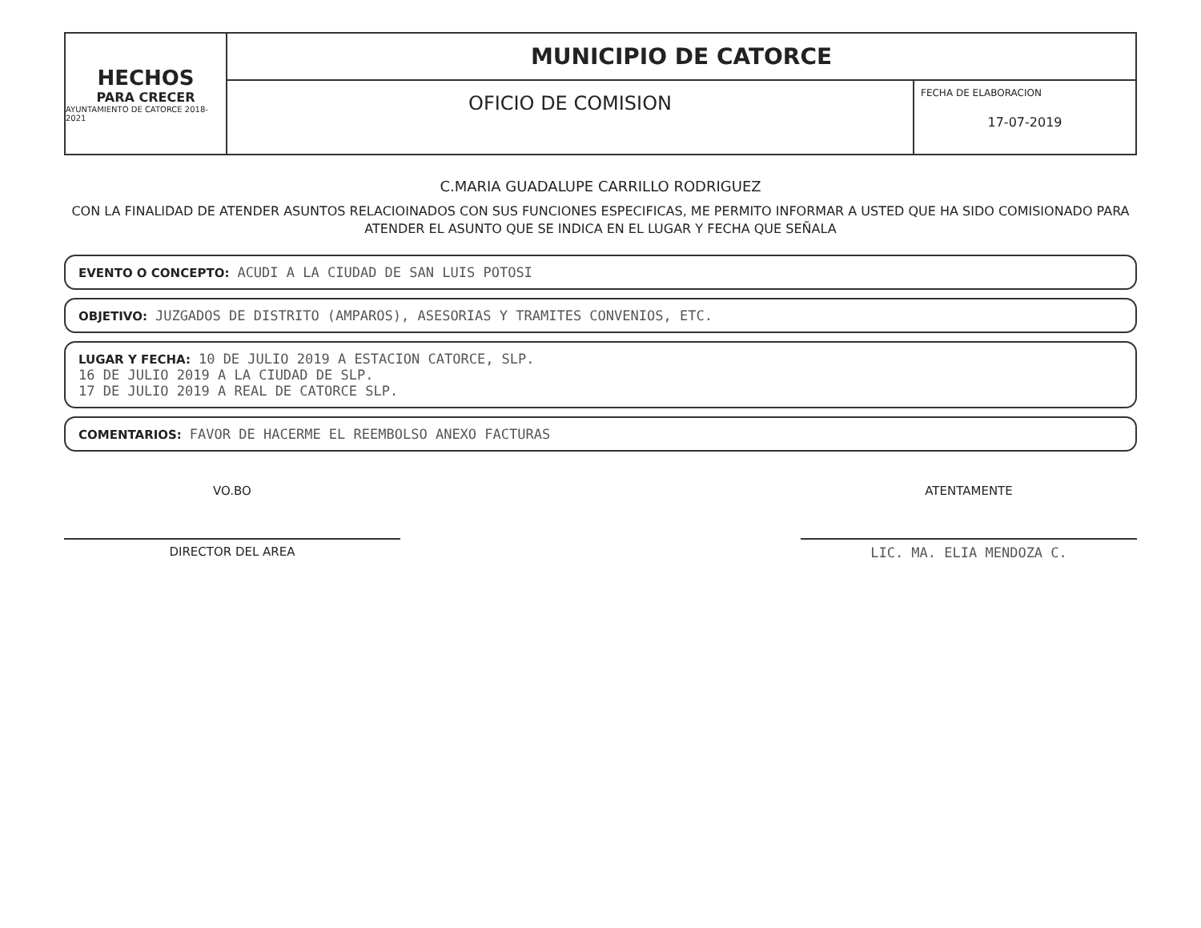HECHOS
PARA CRECER
AYUNTAMIENTO DE CATORCE 2018-2021
MUNICIPIO DE CATORCE
OFICIO DE COMISION
FECHA DE ELABORACION
17-07-2019
C.MARIA GUADALUPE CARRILLO RODRIGUEZ
CON LA FINALIDAD DE ATENDER ASUNTOS RELACIOINADOS CON SUS FUNCIONES ESPECIFICAS, ME PERMITO INFORMAR A USTED QUE HA SIDO COMISIONADO PARA ATENDER EL ASUNTO QUE SE INDICA EN EL LUGAR Y FECHA QUE SEÑALA
EVENTO O CONCEPTO: ACUDI A LA CIUDAD DE SAN LUIS POTOSI
OBJETIVO: JUZGADOS DE DISTRITO (AMPAROS), ASESORIAS Y TRAMITES CONVENIOS, ETC.
LUGAR Y FECHA: 10 DE JULIO 2019 A ESTACION CATORCE, SLP.
16 DE JULIO 2019 A LA CIUDAD DE SLP.
17 DE JULIO 2019 A REAL DE CATORCE SLP.
COMENTARIOS: FAVOR DE HACERME EL REEMBOLSO ANEXO FACTURAS
VO.BO
DIRECTOR DEL AREA
ATENTAMENTE
LIC. MA. ELIA MENDOZA C.